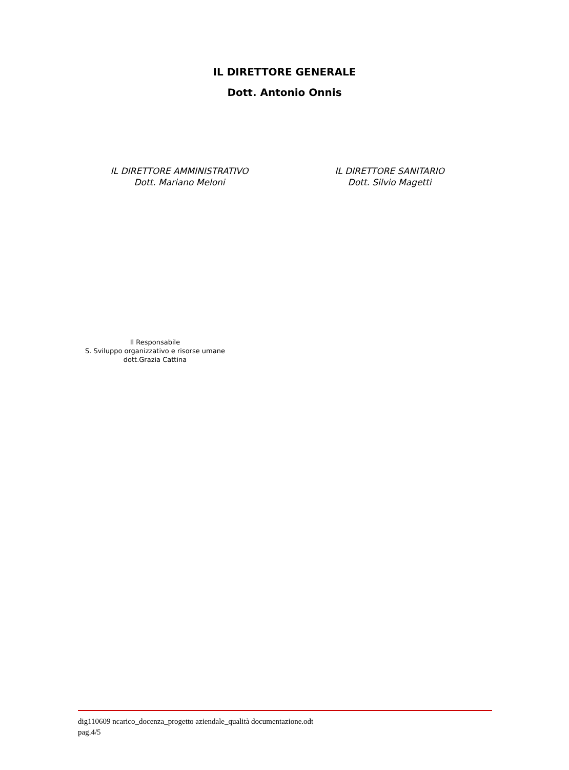IL DIRETTORE GENERALE
Dott. Antonio Onnis
IL DIRETTORE AMMINISTRATIVO
Dott. Mariano Meloni
IL DIRETTORE SANITARIO
Dott. Silvio Magetti
Il Responsabile
S. Sviluppo organizzativo e risorse umane
dott.Grazia Cattina
dig110609 ncarico_docenza_progetto aziendale_qualità documentazione.odt
pag.4/5